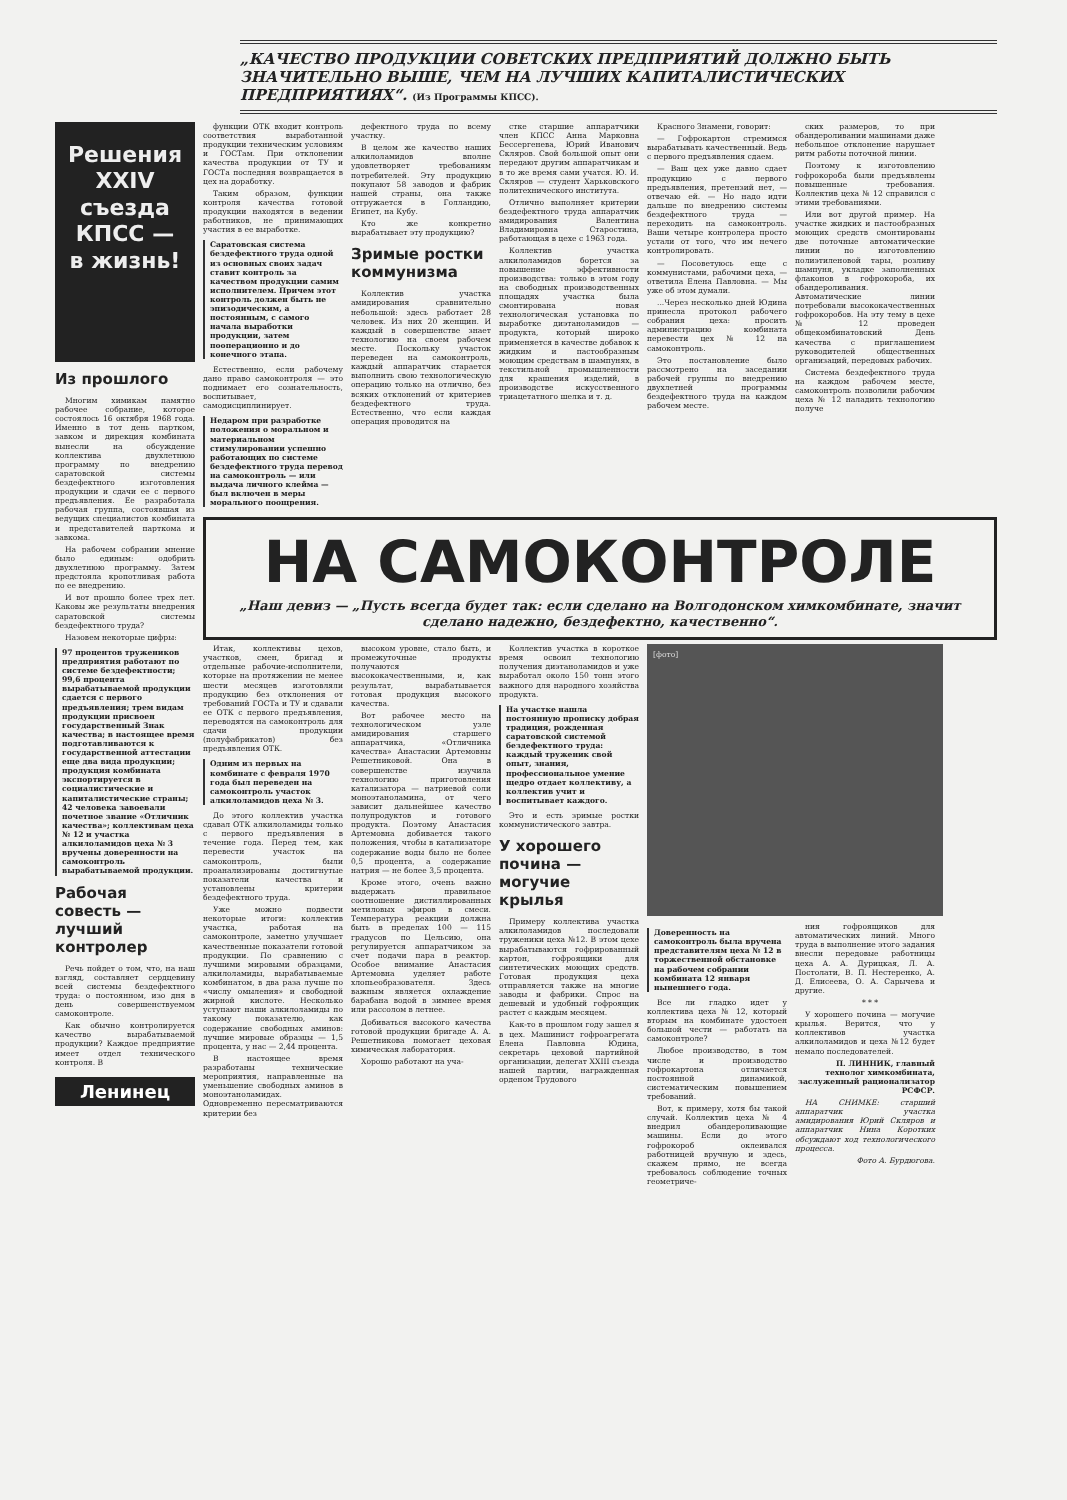„КАЧЕСТВО ПРОДУКЦИИ СОВЕТСКИХ ПРЕДПРИЯТИЙ ДОЛЖНО БЫТЬ ЗНАЧИТЕЛЬНО ВЫШЕ, ЧЕМ НА ЛУЧШИХ КАПИТАЛИСТИЧЕСКИХ ПРЕДПРИЯТИЯХ“. (Из Программы КПСС).
Решения
XXIV
съезда
КПСС —
в жизнь!
Из прошлого
Многим химикам памятно рабочее собрание, которое состоялось 16 октября 1968 года. Именно в тот день партком, завком и дирекция комбината вынесли на обсуждение коллектива двухлетнюю программу по внедрению саратовской системы бездефектного изготовления продукции и сдачи ее с первого предъявления. Ее разработала рабочая группа, состоявшая из ведущих специалистов комбината и представителей парткома и завкома.
На рабочем собрании мнение было единым: одобрить двухлетнюю программу. Затем предстояла кропотливая работа по ее внедрению.
И вот прошло более трех лет. Каковы же результаты внедрения саратовской системы бездефектного труда?
Назовем некоторые цифры:
97 процентов тружеников предприятия работают по системе бездефектности; 99,6 процента вырабатываемой продукции сдается с первого предъявления; трем видам продукции присвоен государственный Знак качества; в настоящее время подготавливаются к государственной аттестации еще два вида продукции; продукция комбината экспортируется в социалистические и капиталистические страны; 42 человека завоевали почетное звание «Отличник качества»; коллективам цеха № 12 и участка алкилоламидов цеха № 3 вручены доверенности на самоконтроль вырабатываемой продукции.
Рабочая совесть — лучший контролер
Речь пойдет о том, что, на наш взгляд, составляет сердцевину всей системы бездефектного труда: о постоянном, изо дня в день совершенствуемом самоконтроле.
Как обычно контролируется качество вырабатываемой продукции? Каждое предприятие имеет отдел технического контроля. В
Ленинец
функции ОТК входит контроль соответствия выработанной продукции техническим условиям и ГОСТам. При отклонении качества продукции от ТУ и ГОСТа последняя возвращается в цех на доработку.
Таким образом, функции контроля качества готовой продукции находятся в ведении работников, не принимающих участия в ее выработке.
Саратовская система бездефектного труда одной из основных своих задач ставит контроль за качеством продукции самим исполнителем. Причем этот контроль должен быть не эпизодическим, а постоянным, с самого начала выработки продукции, затем пооперационно и до конечного этапа.
Естественно, если рабочему дано право самоконтроля — это поднимает его сознательность, воспитывает, самодисциплинирует.
Недаром при разработке положения о моральном и материальном стимулировании успешно работающих по системе бездефектного труда перевод на самоконтроль — или выдача личного клейма — был включен в меры морального поощрения.
дефектного труда по всему участку.
В целом же качество наших алкилоламидов вполне удовлетворяет требованиям потребителей. Эту продукцию покупают 58 заводов и фабрик нашей страны, она также отгружается в Голландию, Египет, на Кубу.
Кто же конкретно вырабатывает эту продукцию?
Зримые ростки коммунизма
Коллектив участка амидирования сравнительно небольшой: здесь работает 28 человек. Из них 20 женщин. И каждый в совершенстве знает технологию на своем рабочем месте. Поскольку участок переведен на самоконтроль, каждый аппаратчик старается выполнить свою технологическую операцию только на отлично, без всяких отклонений от критериев бездефектного труда. Естественно, что если каждая операция проводится на
стке старшие аппаратчики член КПСС Анна Марковна Бессергенева, Юрий Иванович Скляров. Свой большой опыт они передают другим аппаратчикам и в то же время сами учатся. Ю. И. Скляров — студент Харьковского политехнического института.
Отлично выполняет критерии бездефектного труда аппаратчик амидирования Валентина Владимировна Старостина, работающая в цехе с 1963 года.
Коллектив участка алкилоламидов борется за повышение эффективности производства: только в этом году на свободных производственных площадях участка была смонтирована новая технологическая установка по выработке диэтаноламидов — продукта, который широко применяется в качестве добавок к жидким и пастообразным моющим средствам в шампунях, в текстильной промышленности для крашения изделий, в производстве искусственного триацетатного шелка и т. д.
Красного Знамени, говорит:
— Гофрокартон стремимся вырабатывать качественный. Ведь с первого предъявления сдаем.
— Ваш цех уже давно сдает продукцию с первого предъявления, претензий нет, — отвечаю ей. — Но надо идти дальше по внедрению системы бездефектного труда — переходить на самоконтроль. Ваши четыре контролера просто устали от того, что им нечего контролировать.
— Посоветуюсь еще с коммунистами, рабочими цеха, — ответила Елена Павловна. — Мы уже об этом думали.
...Через несколько дней Юдина принесла протокол рабочего собрания цеха: просить администрацию комбината перевести цех № 12 на самоконтроль.
Это постановление было рассмотрено на заседании рабочей группы по внедрению двухлетней программы бездефектного труда на каждом рабочем месте.
ских размеров, то при обандероливании машинами даже небольшое отклонение нарушает ритм работы поточной линии.
Поэтому к изготовлению гофрокороба были предъявлены повышенные требования. Коллектив цеха № 12 справился с этими требованиями.
Или вот другой пример. На участке жидких и пастообразных моющих средств смонтированы две поточные автоматические линии по изготовлению полиэтиленовой тары, розливу шампуня, укладке заполненных флаконов в гофрокороба, их обандероливания. Автоматические линии потребовали высококачественных гофрокоробов. На эту тему в цехе № 12 проведен общекомбинатовский День качества с приглашением руководителей общественных организаций, передовых рабочих.
Система бездефектного труда на каждом рабочем месте, самоконтроль позволили рабочим цеха № 12 наладить технологию получе
НА САМОКОНТРОЛЕ
„Наш девиз — „Пусть всегда будет так: если сделано на Волгодонском химкомбинате, значит сделано надежно, бездефектно, качественно“.
Итак, коллективы цехов, участков, смен, бригад и отдельные рабочие-исполнители, которые на протяжении не менее шести месяцев изготовляли продукцию без отклонения от требований ГОСТа и ТУ и сдавали ее ОТК с первого предъявления, переводятся на самоконтроль для сдачи продукции (полуфабрикатов) без предъявления ОТК.
Одним из первых на комбинате с февраля 1970 года был переведен на самоконтроль участок алкилоламидов цеха № 3.
До этого коллектив участка сдавал ОТК алкилоламиды только с первого предъявления в течение года. Перед тем, как перевести участок на самоконтроль, были проанализированы достигнутые показатели качества и установлены критерии бездефектного труда.
Уже можно подвести некоторые итоги: коллектив участка, работая на самоконтроле, заметно улучшает качественные показатели готовой продукции. По сравнению с лучшими мировыми образцами, алкилоламиды, вырабатываемые комбинатом, в два раза лучше по «числу омыления» и свободной жирной кислоте. Несколько уступают наши алкилоламиды по такому показателю, как содержание свободных аминов: лучшие мировые образцы — 1,5 процента, у нас — 2,44 процента.
В настоящее время разработаны технические мероприятия, направленные на уменьшение свободных аминов в моноэтаноламидах. Одновременно пересматриваются критерии без
высоком уровне, стало быть, и промежуточные продукты получаются высококачественными, и, как результат, вырабатывается готовая продукция высокого качества.
Вот рабочее место на технологическом узле амидирования старшего аппаратчика, «Отличника качества» Анастасии Артемовны Решетниковой. Она в совершенстве изучила технологию приготовления катализатора — натриевой соли моноэтаноламина, от чего зависит дальнейшее качество полупродуктов и готового продукта. Поэтому Анастасия Артемовна добивается такого положения, чтобы в катализаторе содержание воды было не более 0,5 процента, а содержание натрия — не более 3,5 процента.
Кроме этого, очень важно выдержать правильное соотношение дистиллированных метиловых эфиров в смеси. Температура реакции должна быть в пределах 100 — 115 градусов по Цельсию, она регулируется аппаратчиком за счет подачи пара в реактор. Особое внимание Анастасия Артемовна уделяет работе хлопьеобразователя. Здесь важным является охлаждение барабана водой в зимнее время или рассолом в летнее.
Добиваться высокого качества готовой продукции бригаде А. А. Решетникова помогает цеховая химическая лаборатория.
Хорошо работают на уча-
Коллектив участка в короткое время освоил технологию получения диэтаноламидов и уже выработал около 150 тонн этого важного для народного хозяйства продукта.
На участке нашла постоянную прописку добрая традиция, рожденная саратовской системой бездефектного труда: каждый труженик свой опыт, знания, профессиональное умение щедро отдает коллективу, а коллектив учит и воспитывает каждого.
Это и есть зримые ростки коммунистического завтра.
У хорошего почина — могучие крылья
Примеру коллектива участка алкилоламидов последовали труженики цеха №12. В этом цехе вырабатываются гофрированный картон, гофроящики для синтетических моющих средств. Готовая продукция цеха отправляется также на многие заводы и фабрики. Спрос на дешевый и удобный гофроящик растет с каждым месяцем.
Как-то в прошлом году зашел я в цех. Машинист гофроагрегата Елена Павловна Юдина, секретарь цеховой партийной организации, делегат XXIII съезда нашей партии, награжденная орденом Трудового
[фото]
Доверенность на самоконтроль была вручена представителям цеха № 12 в торжественной обстановке на рабочем собрании комбината 12 января нынешнего года.
Все ли гладко идет у коллектива цеха № 12, который вторым на комбинате удостоен большой чести — работать на самоконтроле?
Любое производство, в том числе и производство гофрокартона отличается постоянной динамикой, систематическим повышением требований.
Вот, к примеру, хотя бы такой случай. Коллектив цеха № 4 внедрил обандероливающие машины. Если до этого гофрокороб оклеивался работницей вручную и здесь, скажем прямо, не всегда требовалось соблюдение точных геометриче-
ния гофроящиков для автоматических линий. Много труда в выполнение этого задания внесли передовые работницы цеха А. А. Дурицкая, Л. А. Постолати, В. П. Нестеренко, А. Д. Елисеева, О. А. Сарычева и другие.
* * *
У хорошего почина — могучие крылья. Верится, что у коллективов участка алкилоламидов и цеха №12 будет немало последователей.
П. ЛИННИК, главный технолог химкомбината, заслуженный рационализатор РСФСР.
НА СНИМКЕ: старший аппаратчик участка амидирования Юрий Скляров и аппаратчик Нина Коротких обсуждают ход технологического процесса.
Фото А. Бурдюгова.